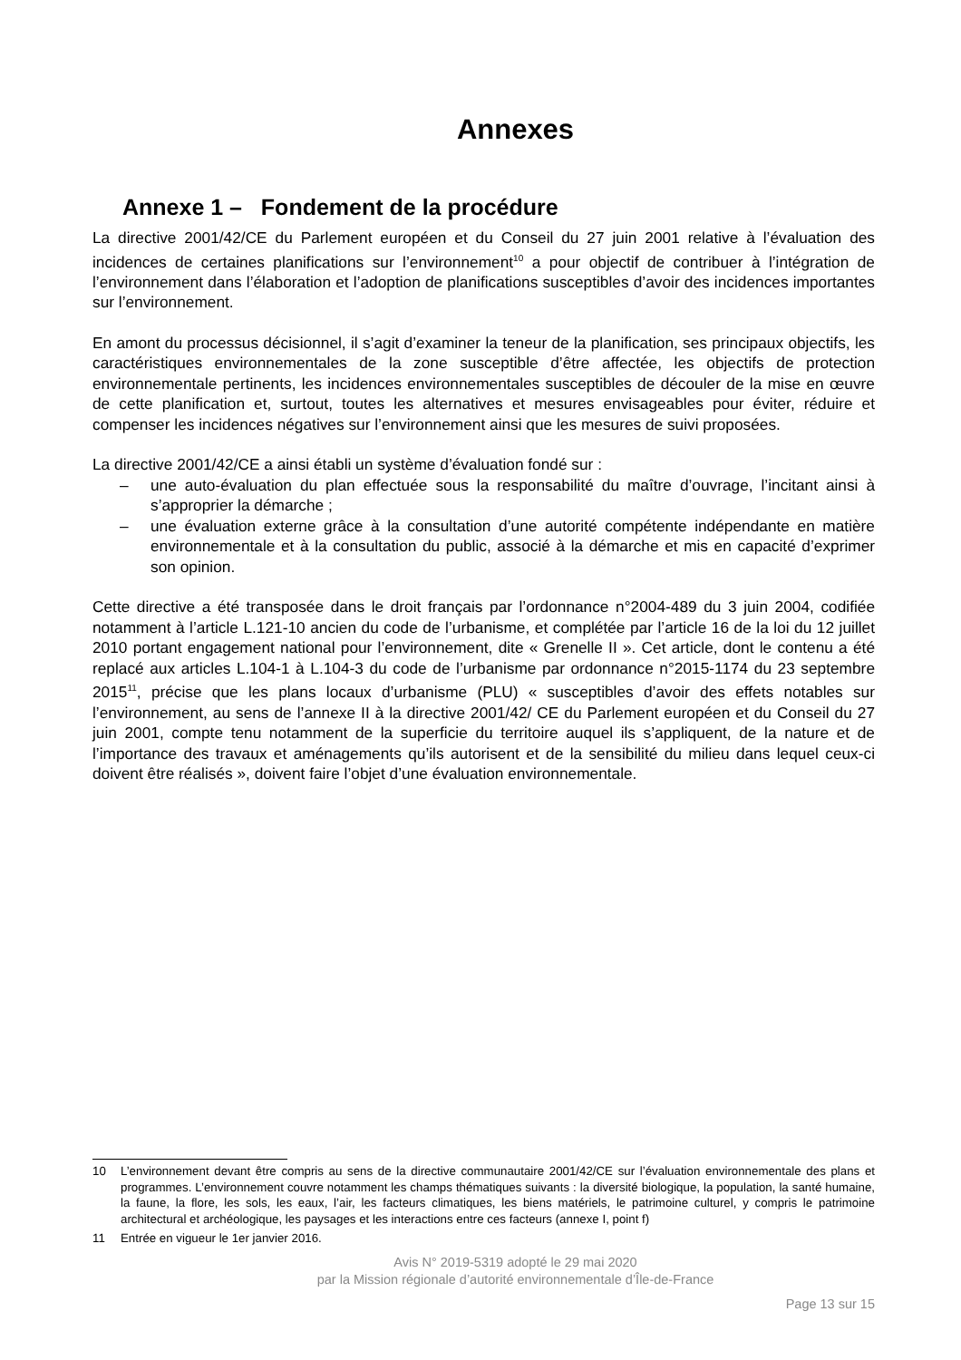Annexes
Annexe 1 – Fondement de la procédure
La directive 2001/42/CE du Parlement européen et du Conseil du 27 juin 2001 relative à l’évaluation des incidences de certaines planifications sur l’environnement<sup>10</sup> a pour objectif de contribuer à l’intégration de l’environnement dans l’élaboration et l’adoption de planifications susceptibles d’avoir des incidences importantes sur l’environnement.
En amont du processus décisionnel, il s’agit d’examiner la teneur de la planification, ses principaux objectifs, les caractéristiques environnementales de la zone susceptible d’être affectée, les objectifs de protection environnementale pertinents, les incidences environnementales susceptibles de découler de la mise en œuvre de cette planification et, surtout, toutes les alternatives et mesures envisageables pour éviter, réduire et compenser les incidences négatives sur l’environnement ainsi que les mesures de suivi proposées.
La directive 2001/42/CE a ainsi établi un système d’évaluation fondé sur :
– une auto-évaluation du plan effectuée sous la responsabilité du maître d’ouvrage, l’incitant ainsi à s’approprier la démarche ;
– une évaluation externe grâce à la consultation d’une autorité compétente indépendante en matière environnementale et à la consultation du public, associé à la démarche et mis en capacité d’exprimer son opinion.
Cette directive a été transposée dans le droit français par l’ordonnance n°2004-489 du 3 juin 2004, codifiée notamment à l’article L.121-10 ancien du code de l’urbanisme, et complétée par l’article 16 de la loi du 12 juillet 2010 portant engagement national pour l’environnement, dite « Grenelle II ». Cet article, dont le contenu a été replacé aux articles L.104-1 à L.104-3 du code de l’urbanisme par ordonnance n°2015-1174 du 23 septembre 2015<sup>11</sup>, précise que les plans locaux d’urbanisme (PLU) « susceptibles d’avoir des effets notables sur l’environnement, au sens de l’annexe II à la directive 2001/42/ CE du Parlement européen et du Conseil du 27 juin 2001, compte tenu notamment de la superficie du territoire auquel ils s’appliquent, de la nature et de l’importance des travaux et aménagements qu’ils autorisent et de la sensibilité du milieu dans lequel ceux-ci doivent être réalisés », doivent faire l’objet d’une évaluation environnementale.
10 L’environnement devant être compris au sens de la directive communautaire 2001/42/CE sur l’évaluation environnementale des plans et programmes. L’environnement couvre notamment les champs thématiques suivants : la diversité biologique, la population, la santé humaine, la faune, la flore, les sols, les eaux, l’air, les facteurs climatiques, les biens matériels, le patrimoine culturel, y compris le patrimoine architectural et archéologique, les paysages et les interactions entre ces facteurs (annexe I, point f)
11 Entrée en vigueur le 1er janvier 2016.
Avis N° 2019-5319 adopté le 29 mai 2020
par la Mission régionale d’autorité environnementale d’Île-de-France
Page 13 sur 15